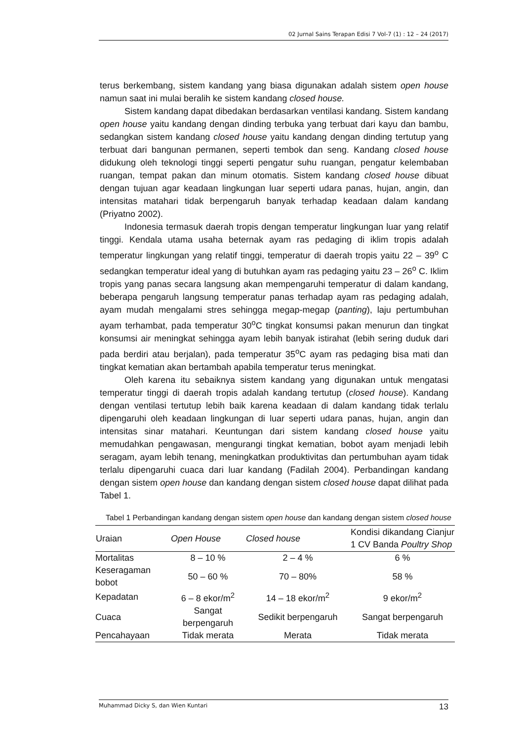02 Jurnal Sains Terapan Edisi 7 Vol-7 (1) : 12 – 24 (2017)
terus berkembang, sistem kandang yang biasa digunakan adalah sistem open house namun saat ini mulai beralih ke sistem kandang closed house.
Sistem kandang dapat dibedakan berdasarkan ventilasi kandang. Sistem kandang open house yaitu kandang dengan dinding terbuka yang terbuat dari kayu dan bambu, sedangkan sistem kandang closed house yaitu kandang dengan dinding tertutup yang terbuat dari bangunan permanen, seperti tembok dan seng. Kandang closed house didukung oleh teknologi tinggi seperti pengatur suhu ruangan, pengatur kelembaban ruangan, tempat pakan dan minum otomatis. Sistem kandang closed house dibuat dengan tujuan agar keadaan lingkungan luar seperti udara panas, hujan, angin, dan intensitas matahari tidak berpengaruh banyak terhadap keadaan dalam kandang (Priyatno 2002).
Indonesia termasuk daerah tropis dengan temperatur lingkungan luar yang relatif tinggi. Kendala utama usaha beternak ayam ras pedaging di iklim tropis adalah temperatur lingkungan yang relatif tinggi, temperatur di daerah tropis yaitu 22 – 39<sup>o</sup> C sedangkan temperatur ideal yang di butuhkan ayam ras pedaging yaitu 23 – 26<sup>o</sup> C. Iklim tropis yang panas secara langsung akan mempengaruhi temperatur di dalam kandang, beberapa pengaruh langsung temperatur panas terhadap ayam ras pedaging adalah, ayam mudah mengalami stres sehingga megap-megap (panting), laju pertumbuhan ayam terhambat, pada temperatur 30<sup>o</sup>C tingkat konsumsi pakan menurun dan tingkat konsumsi air meningkat sehingga ayam lebih banyak istirahat (lebih sering duduk dari pada berdiri atau berjalan), pada temperatur 35<sup>o</sup>C ayam ras pedaging bisa mati dan tingkat kematian akan bertambah apabila temperatur terus meningkat.
Oleh karena itu sebaiknya sistem kandang yang digunakan untuk mengatasi temperatur tinggi di daerah tropis adalah kandang tertutup (closed house). Kandang dengan ventilasi tertutup lebih baik karena keadaan di dalam kandang tidak terlalu dipengaruhi oleh keadaan lingkungan di luar seperti udara panas, hujan, angin dan intensitas sinar matahari. Keuntungan dari sistem kandang closed house yaitu memudahkan pengawasan, mengurangi tingkat kematian, bobot ayam menjadi lebih seragam, ayam lebih tenang, meningkatkan produktivitas dan pertumbuhan ayam tidak terlalu dipengaruhi cuaca dari luar kandang (Fadilah 2004). Perbandingan kandang dengan sistem open house dan kandang dengan sistem closed house dapat dilihat pada Tabel 1.
Tabel 1 Perbandingan kandang dengan sistem open house dan kandang dengan sistem closed house
| Uraian | Open House | Closed house | Kondisi dikandang Cianjur 1 CV Banda Poultry Shop |
| --- | --- | --- | --- |
| Mortalitas | 8 – 10 % | 2 – 4 % | 6 % |
| Keseragaman bobot | 50 – 60 % | 70 – 80% | 58 % |
| Kepadatan | 6 – 8 ekor/m<sup>2</sup> | 14 – 18 ekor/m<sup>2</sup> | 9 ekor/m<sup>2</sup> |
| Cuaca | Sangat berpengaruh | Sedikit berpengaruh | Sangat berpengaruh |
| Pencahayaan | Tidak merata | Merata | Tidak merata |
Muhammad Dicky S, dan Wien Kuntari 13